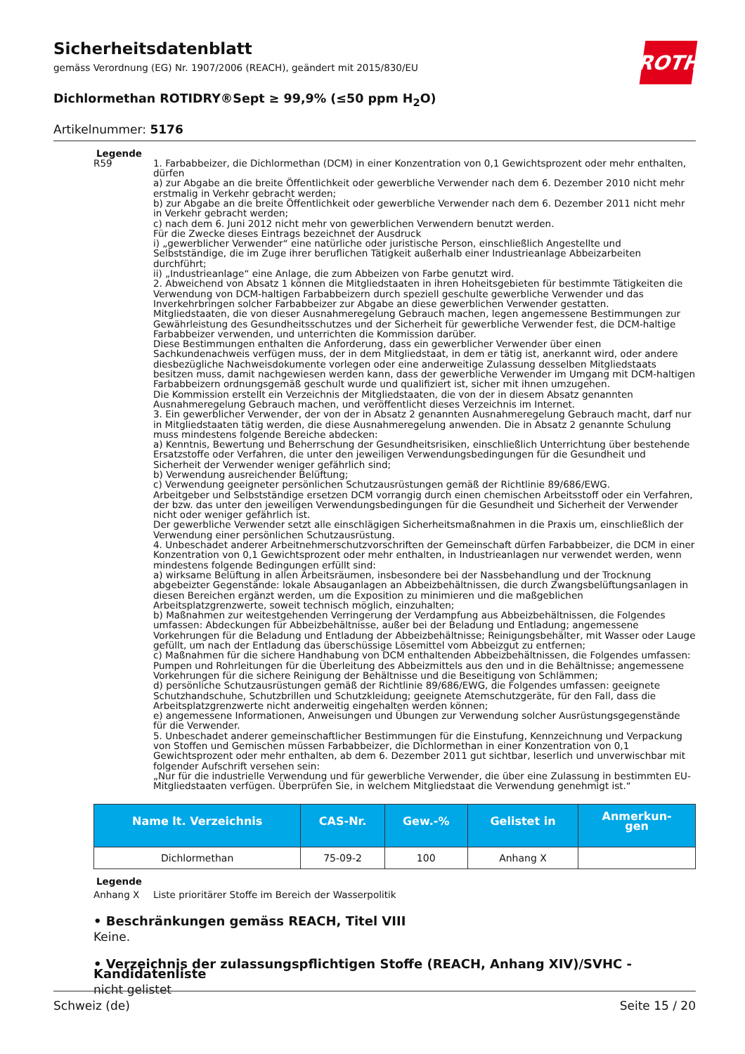Sicherheitsdatenblatt
gemäss Verordnung (EG) Nr. 1907/2006 (REACH), geändert mit 2015/830/EU
ROTH
Dichlormethan ROTIDRY®Sept ≥ 99,9% (≤50 ppm H<sub>2</sub>O)
Artikelnummer: 5176
Legende
R59 1. Farbabbeizer, die Dichlormethan (DCM) in einer Konzentration von 0,1 Gewichtsprozent oder mehr enthalten, dürfen
a) zur Abgabe an die breite Öffentlichkeit oder gewerbliche Verwender nach dem 6. Dezember 2010 nicht mehr erstmalig in Verkehr gebracht werden;
b) zur Abgabe an die breite Öffentlichkeit oder gewerbliche Verwender nach dem 6. Dezember 2011 nicht mehr in Verkehr gebracht werden;
c) nach dem 6. Juni 2012 nicht mehr von gewerblichen Verwendern benutzt werden.
Für die Zwecke dieses Eintrags bezeichnet der Ausdruck
i) „gewerblicher Verwender“ eine natürliche oder juristische Person, einschließlich Angestellte und Selbstständige, die im Zuge ihrer beruflichen Tätigkeit außerhalb einer Industrieanlage Abbeizarbeiten durchführt;
ii) „Industrieanlage“ eine Anlage, die zum Abbeizen von Farbe genutzt wird.
2. Abweichend von Absatz 1 können die Mitgliedstaaten in ihren Hoheitsgebieten für bestimmte Tätigkeiten die Verwendung von DCM-haltigen Farbabbeizern durch speziell geschulte gewerbliche Verwender und das Inverkehrbringen solcher Farbabbeizer zur Abgabe an diese gewerblichen Verwender gestatten.
Mitgliedstaaten, die von dieser Ausnahmeregelung Gebrauch machen, legen angemessene Bestimmungen zur Gewährleistung des Gesundheitsschutzes und der Sicherheit für gewerbliche Verwender fest, die DCM-haltige Farbabbeizer verwenden, und unterrichten die Kommission darüber.
Diese Bestimmungen enthalten die Anforderung, dass ein gewerblicher Verwender über einen Sachkundenachweis verfügen muss, der in dem Mitgliedstaat, in dem er tätig ist, anerkannt wird, oder andere diesbezügliche Nachweisdokumente vorlegen oder eine anderweitige Zulassung desselben Mitgliedstaats besitzen muss, damit nachgewiesen werden kann, dass der gewerbliche Verwender im Umgang mit DCM-haltigen Farbabbeizern ordnungsgemäß geschult wurde und qualifiziert ist, sicher mit ihnen umzugehen.
Die Kommission erstellt ein Verzeichnis der Mitgliedstaaten, die von der in diesem Absatz genannten Ausnahmeregelung Gebrauch machen, und veröffentlicht dieses Verzeichnis im Internet.
3. Ein gewerblicher Verwender, der von der in Absatz 2 genannten Ausnahmeregelung Gebrauch macht, darf nur in Mitgliedstaaten tätig werden, die diese Ausnahmeregelung anwenden. Die in Absatz 2 genannte Schulung muss mindestens folgende Bereiche abdecken:
a) Kenntnis, Bewertung und Beherrschung der Gesundheitsrisiken, einschließlich Unterrichtung über bestehende Ersatzstoffe oder Verfahren, die unter den jeweiligen Verwendungsbedingungen für die Gesundheit und Sicherheit der Verwender weniger gefährlich sind;
b) Verwendung ausreichender Belüftung;
c) Verwendung geeigneter persönlichen Schutzausrüstungen gemäß der Richtlinie 89/686/EWG.
Arbeitgeber und Selbstständige ersetzen DCM vorrangig durch einen chemischen Arbeitsstoff oder ein Verfahren, der bzw. das unter den jeweiligen Verwendungsbedingungen für die Gesundheit und Sicherheit der Verwender nicht oder weniger gefährlich ist.
Der gewerbliche Verwender setzt alle einschlägigen Sicherheitsmaßnahmen in die Praxis um, einschließlich der Verwendung einer persönlichen Schutzausrüstung.
4. Unbeschadet anderer Arbeitnehmerschutzvorschriften der Gemeinschaft dürfen Farbabbeizer, die DCM in einer Konzentration von 0,1 Gewichtsprozent oder mehr enthalten, in Industrieanlagen nur verwendet werden, wenn mindestens folgende Bedingungen erfüllt sind:
a) wirksame Belüftung in allen Arbeitsräumen, insbesondere bei der Nassbehandlung und der Trocknung abgebeizter Gegenstände: lokale Absauganlagen an Abbeizbehältnissen, die durch Zwangsbelüftungsanlagen in diesen Bereichen ergänzt werden, um die Exposition zu minimieren und die maßgeblichen Arbeitsplatzgrenzwerte, soweit technisch möglich, einzuhalten;
b) Maßnahmen zur weitestgehenden Verringerung der Verdampfung aus Abbeizbehältnissen, die Folgendes umfassen: Abdeckungen für Abbeizbehältnisse, außer bei der Beladung und Entladung; angemessene Vorkehrungen für die Beladung und Entladung der Abbeizbehältnisse; Reinigungsbehälter, mit Wasser oder Lauge gefüllt, um nach der Entladung das überschüssige Lösemittel vom Abbeizgut zu entfernen;
c) Maßnahmen für die sichere Handhabung von DCM enthaltenden Abbeizbehältnissen, die Folgendes umfassen: Pumpen und Rohrleitungen für die Überleitung des Abbeizmittels aus den und in die Behältnisse; angemessene Vorkehrungen für die sichere Reinigung der Behältnisse und die Beseitigung von Schlämmen;
d) persönliche Schutzausrüstungen gemäß der Richtlinie 89/686/EWG, die Folgendes umfassen: geeignete Schutzhandschuhe, Schutzbrillen und Schutzkleidung; geeignete Atemschutzgeräte, für den Fall, dass die Arbeitsplatzgrenzwerte nicht anderweitig eingehalten werden können;
e) angemessene Informationen, Anweisungen und Übungen zur Verwendung solcher Ausrüstungsgegenstände für die Verwender.
5. Unbeschadet anderer gemeinschaftlicher Bestimmungen für die Einstufung, Kennzeichnung und Verpackung von Stoffen und Gemischen müssen Farbabbeizer, die Dichlormethan in einer Konzentration von 0,1 Gewichtsprozent oder mehr enthalten, ab dem 6. Dezember 2011 gut sichtbar, leserlich und unverwischbar mit folgender Aufschrift versehen sein:
„Nur für die industrielle Verwendung und für gewerbliche Verwender, die über eine Zulassung in bestimmten EU-Mitgliedstaaten verfügen. Überprüfen Sie, in welchem Mitgliedstaat die Verwendung genehmigt ist.“
| Name lt. Verzeichnis | CAS-Nr. | Gew.-% | Gelistet in | Anmerkun- gen |
| --- | --- | --- | --- | --- |
| Dichlormethan | 75-09-2 | 100 | Anhang X | |
Legende
Anhang X Liste prioritärer Stoffe im Bereich der Wasserpolitik
• Beschränkungen gemäss REACH, Titel VIII
Keine.
• Verzeichnis der zulassungspflichtigen Stoffe (REACH, Anhang XIV)/SVHC - Kandidatenliste
nicht gelistet
Schweiz (de) Seite 15 / 20